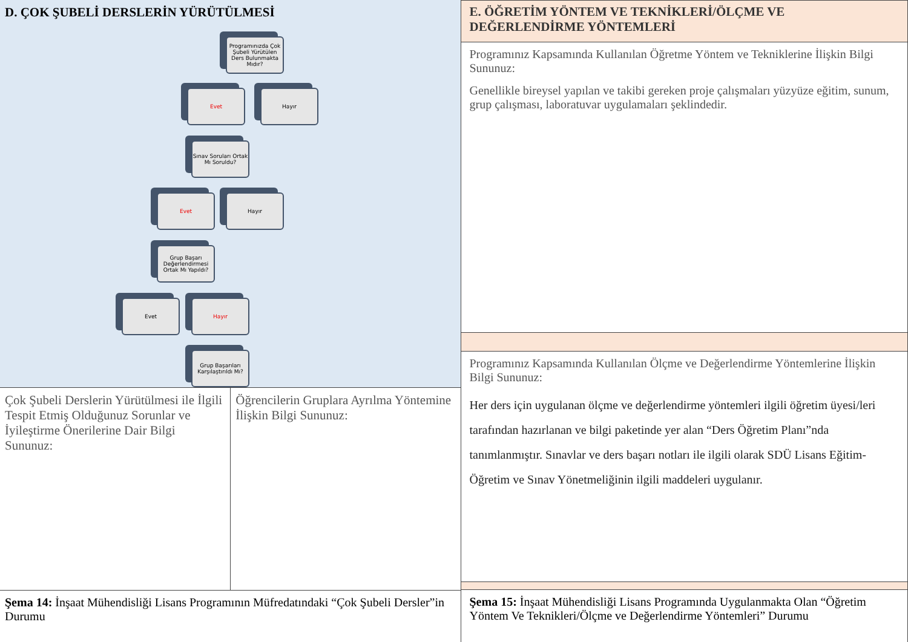D. ÇOK ŞUBELİ DERSLERİN YÜRÜTÜLMESİ
Programınızda Çok Şubeli Yürütülen Ders Bulunmakta Mıdır?
Evet Hayır
Sınav Soruları Ortak Mı Soruldu?
Evet Hayır
Grup Başarı Değerlendirmesi Ortak Mı Yapıldı?
Evet Hayır
Grup Başarıları Karşılaştırıldı Mı?
Çok Şubeli Derslerin Yürütülmesi ile İlgili Tespit Etmiş Olduğunuz Sorunlar ve İyileştirme Önerilerine Dair Bilgi Sununuz:
Öğrencilerin Gruplara Ayrılma Yöntemine İlişkin Bilgi Sununuz:
Şema 14: İnşaat Mühendisliği Lisans Programının Müfredatındaki “Çok Şubeli Dersler”in Durumu
E. ÖĞRETİM YÖNTEM VE TEKNİKLERİ/ÖLÇME VE DEĞERLENDİRME YÖNTEMLERİ
Programınız Kapsamında Kullanılan Öğretme Yöntem ve Tekniklerine İlişkin Bilgi Sununuz:
Genellikle bireysel yapılan ve takibi gereken proje çalışmaları yüzyüze eğitim, sunum, grup çalışması, laboratuvar uygulamaları şeklindedir.
Programınız Kapsamında Kullanılan Ölçme ve Değerlendirme Yöntemlerine İlişkin Bilgi Sununuz:
Her ders için uygulanan ölçme ve değerlendirme yöntemleri ilgili öğretim üyesi/leri tarafından hazırlanan ve bilgi paketinde yer alan “Ders Öğretim Planı”nda tanımlanmıştır. Sınavlar ve ders başarı notları ile ilgili olarak SDÜ Lisans Eğitim-Öğretim ve Sınav Yönetmeliğinin ilgili maddeleri uygulanır.
Şema 15: İnşaat Mühendisliği Lisans Programında Uygulanmakta Olan “Öğretim Yöntem Ve Teknikleri/Ölçme ve Değerlendirme Yöntemleri” Durumu